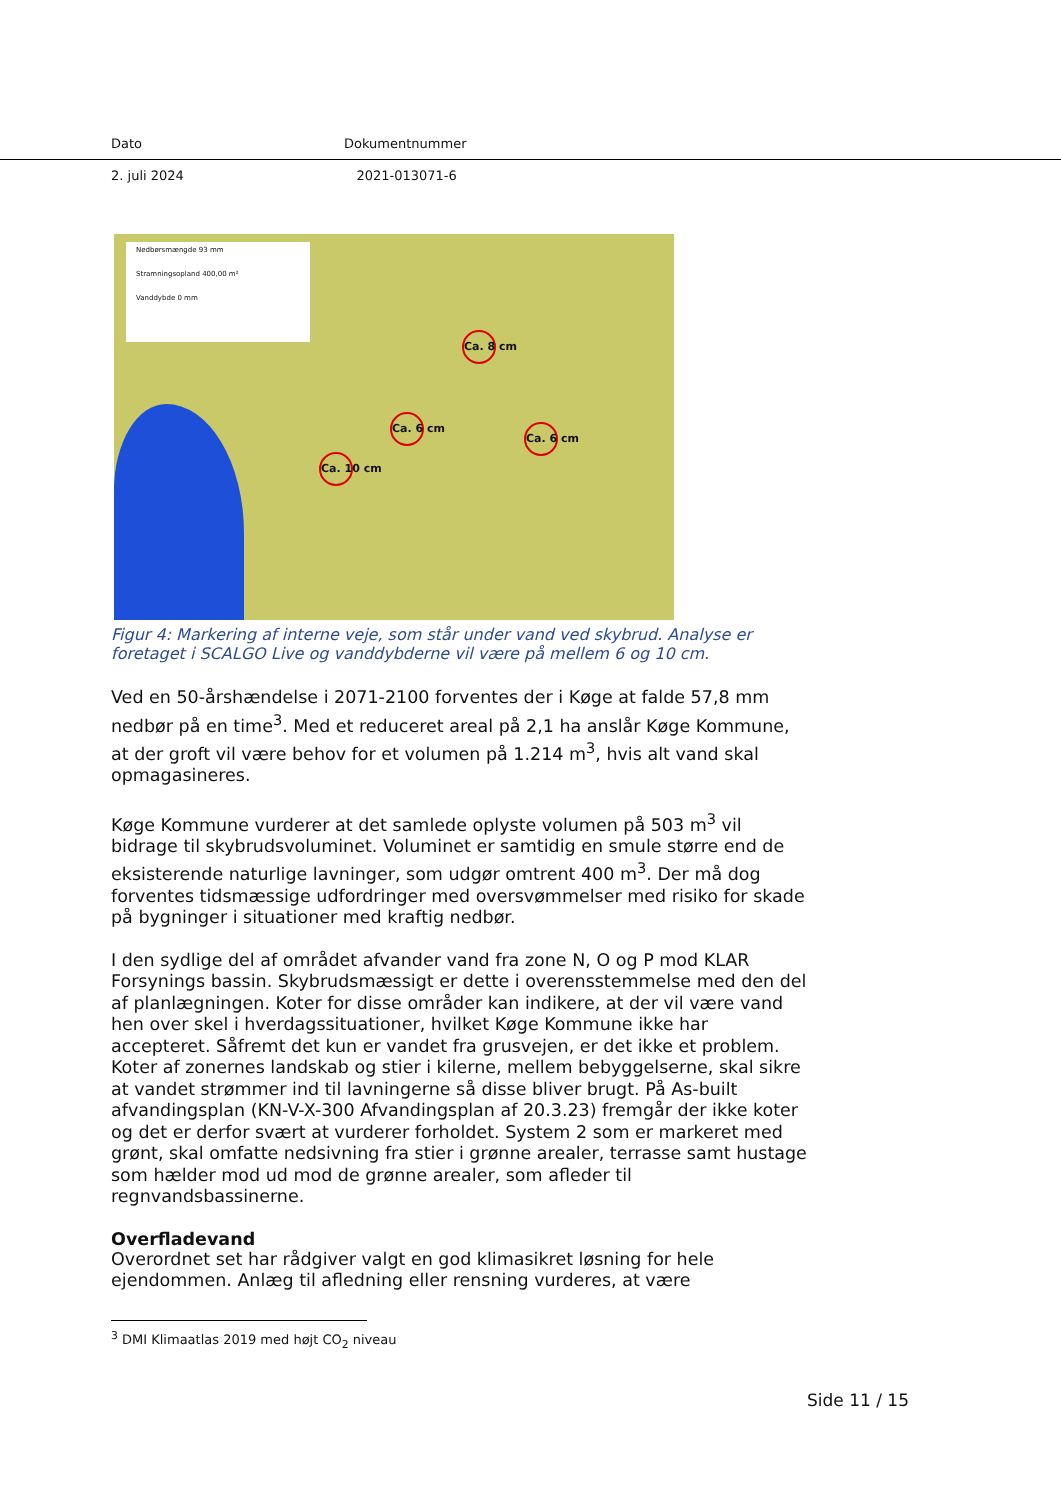Dato Dokumentnummer
2. juli 2024 2021-013071-6
Nedbørsmængde 93 mm
Stramningsopland 400,00 m²
Vanddybde 0 mm
Ca. 8 cm
Ca. 6 cm
Ca. 6 cm
Ca. 10 cm
Figur 4: Markering af interne veje, som står under vand ved skybrud. Analyse er foretaget i SCALGO Live og vanddybderne vil være på mellem 6 og 10 cm.
Ved en 50-årshændelse i 2071-2100 forventes der i Køge at falde 57,8 mm nedbør på en time<sup>3</sup>. Med et reduceret areal på 2,1 ha anslår Køge Kommune, at der groft vil være behov for et volumen på 1.214 m<sup>3</sup>, hvis alt vand skal opmagasineres.
Køge Kommune vurderer at det samlede oplyste volumen på 503 m<sup>3</sup> vil bidrage til skybrudsvoluminet. Voluminet er samtidig en smule større end de eksisterende naturlige lavninger, som udgør omtrent 400 m<sup>3</sup>. Der må dog forventes tidsmæssige udfordringer med oversvømmelser med risiko for skade på bygninger i situationer med kraftig nedbør.
I den sydlige del af området afvander vand fra zone N, O og P mod KLAR Forsynings bassin. Skybrudsmæssigt er dette i overensstemmelse med den del af planlægningen. Koter for disse områder kan indikere, at der vil være vand hen over skel i hverdagssituationer, hvilket Køge Kommune ikke har accepteret. Såfremt det kun er vandet fra grusvejen, er det ikke et problem. Koter af zonernes landskab og stier i kilerne, mellem bebyggelserne, skal sikre at vandet strømmer ind til lavningerne så disse bliver brugt. På As-built afvandingsplan (KN-V-X-300 Afvandingsplan af 20.3.23) fremgår der ikke koter og det er derfor svært at vurderer forholdet. System 2 som er markeret med grønt, skal omfatte nedsivning fra stier i grønne arealer, terrasse samt hustage som hælder mod ud mod de grønne arealer, som afleder til regnvandsbassinerne.
Overfladevand
Overordnet set har rådgiver valgt en god klimasikret løsning for hele ejendommen. Anlæg til afledning eller rensning vurderes, at være
<sup>3</sup> DMI Klimaatlas 2019 med højt CO<sub>2</sub> niveau
Side 11 / 15